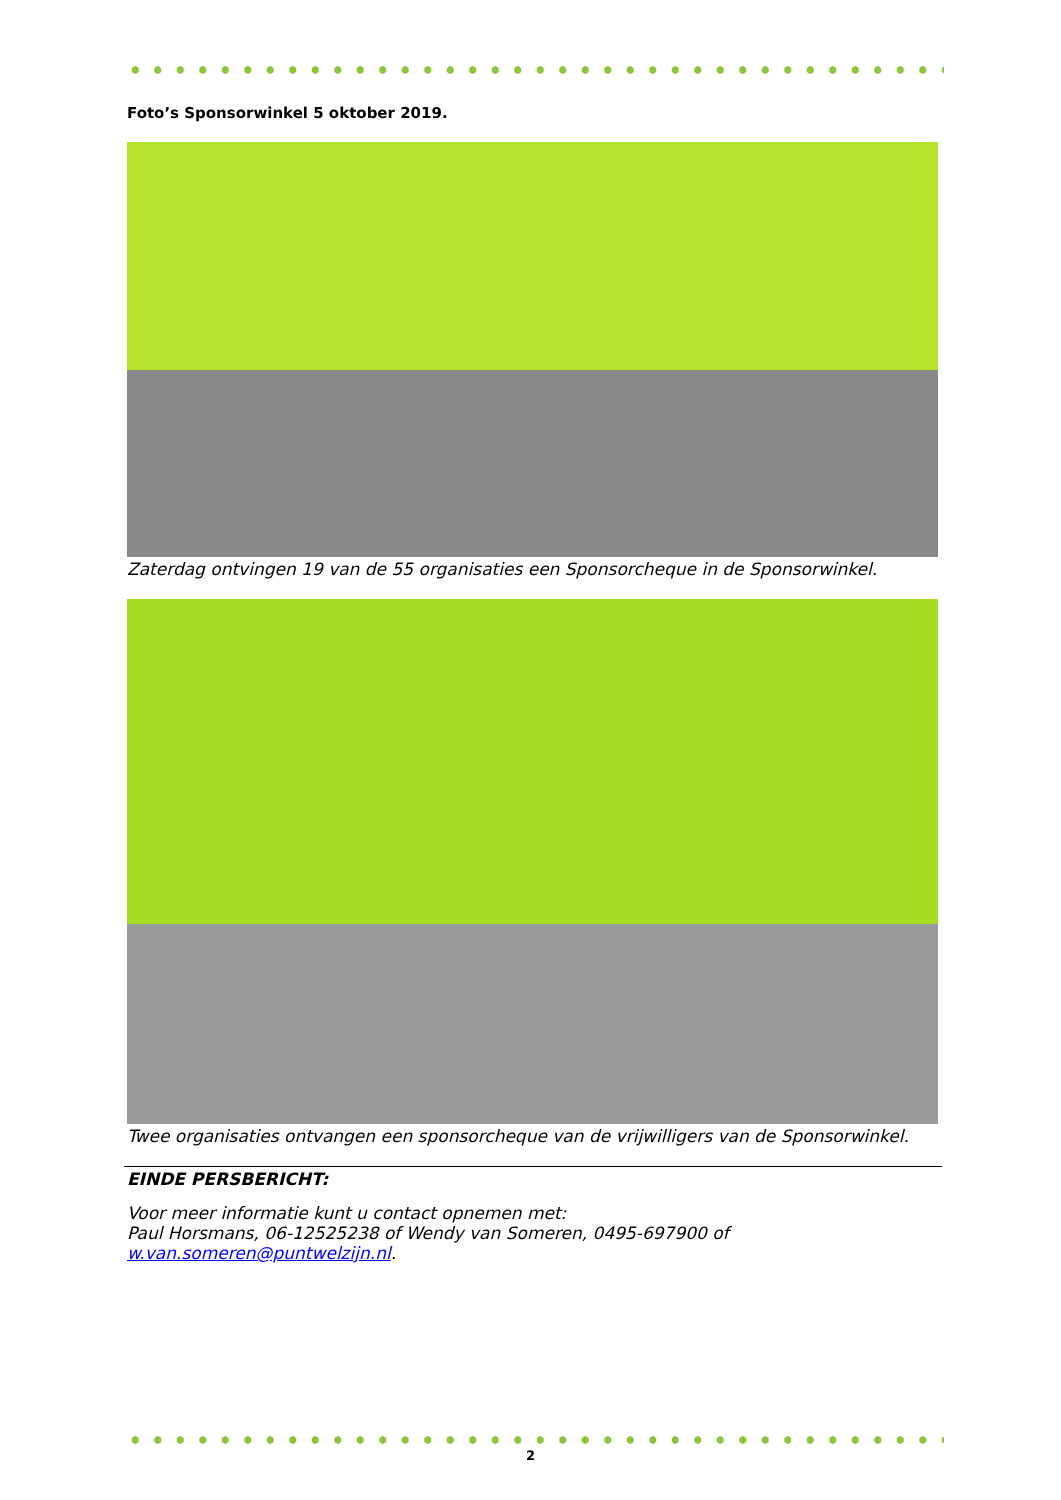Foto’s Sponsorwinkel 5 oktober 2019.
Zaterdag ontvingen 19 van de 55 organisaties een Sponsorcheque in de Sponsorwinkel.
Twee organisaties ontvangen een sponsorcheque van de vrijwilligers van de Sponsorwinkel.
EINDE PERSBERICHT:
Voor meer informatie kunt u contact opnemen met:
Paul Horsmans, 06-12525238 of Wendy van Someren, 0495-697900 of
w.van.someren@puntwelzijn.nl.
2